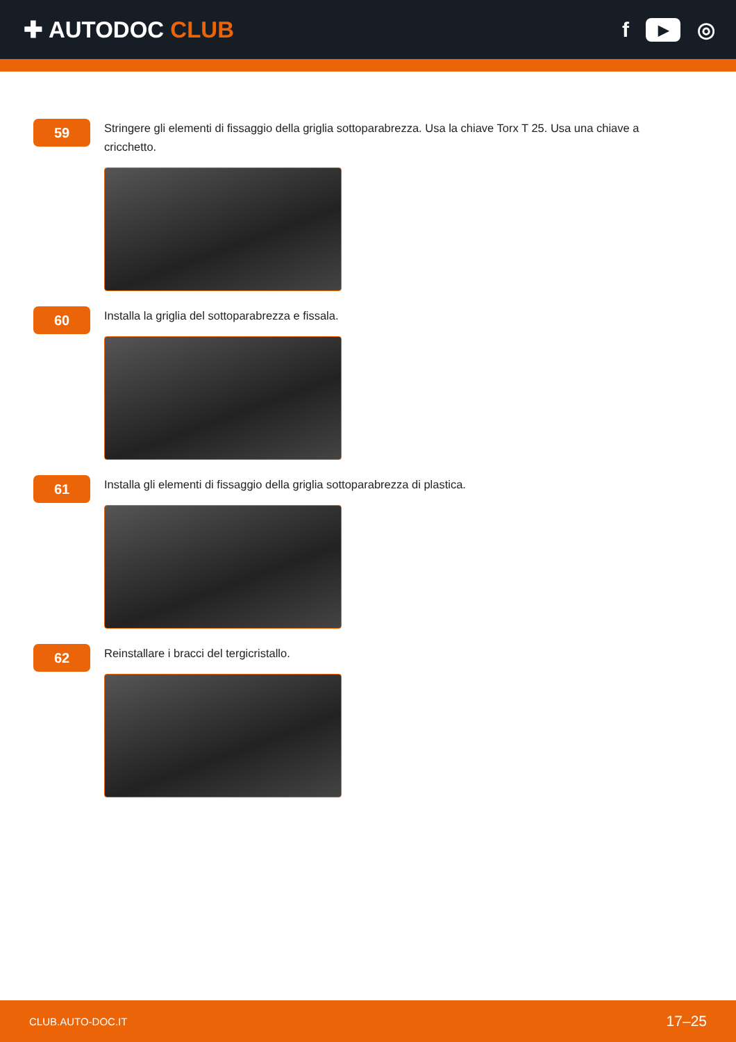✚ AUTODOC CLUB f ▶ ◎
59
Stringere gli elementi di fissaggio della griglia sottoparabrezza. Usa la chiave Torx T 25. Usa una chiave a cricchetto.
60
Installa la griglia del sottoparabrezza e fissala.
61
Installa gli elementi di fissaggio della griglia sottoparabrezza di plastica.
62
Reinstallare i bracci del tergicristallo.
CLUB.AUTO-DOC.IT 17–25